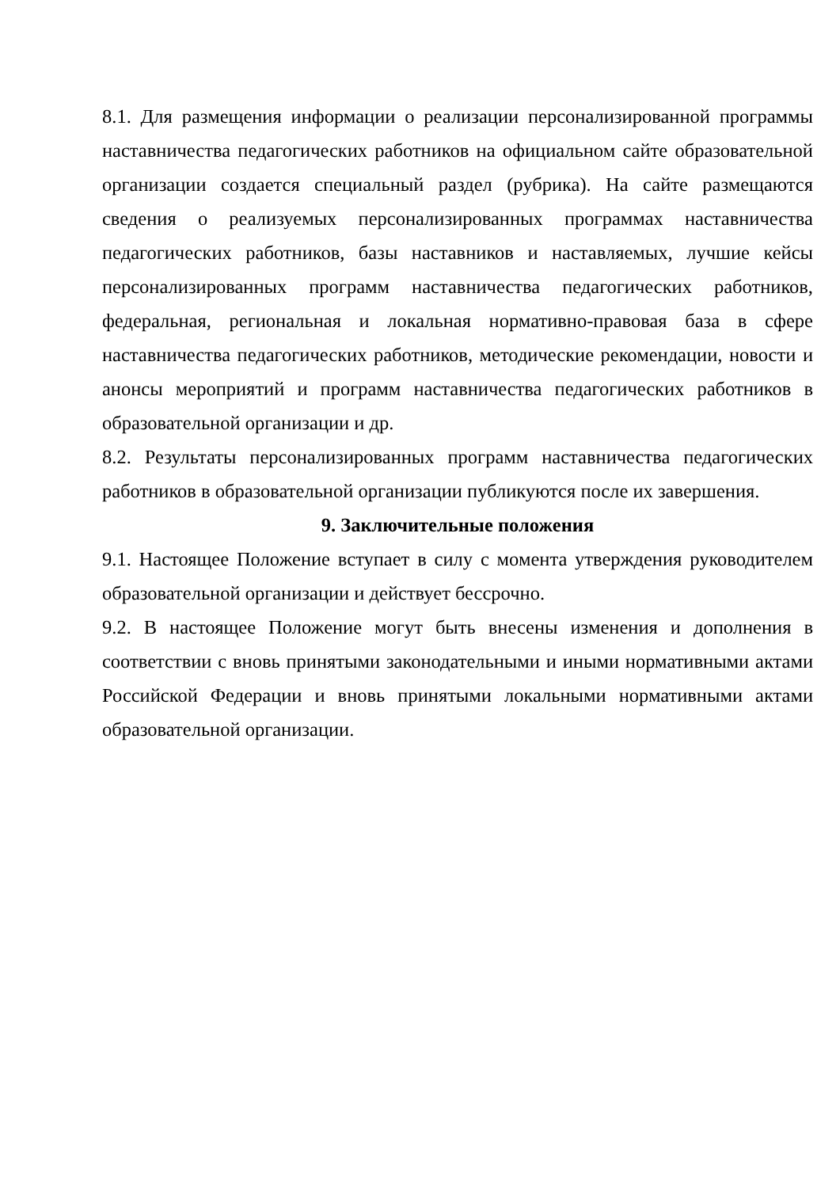8.1. Для размещения информации о реализации персонализированной программы наставничества педагогических работников на официальном сайте образовательной организации создается специальный раздел (рубрика). На сайте размещаются сведения о реализуемых персонализированных программах наставничества педагогических работников, базы наставников и наставляемых, лучшие кейсы персонализированных программ наставничества педагогических работников, федеральная, региональная и локальная нормативно-правовая база в сфере наставничества педагогических работников, методические рекомендации, новости и анонсы мероприятий и программ наставничества педагогических работников в образовательной организации и др.
8.2. Результаты персонализированных программ наставничества педагогических работников в образовательной организации публикуются после их завершения.
9. Заключительные положения
9.1. Настоящее Положение вступает в силу с момента утверждения руководителем образовательной организации и действует бессрочно.
9.2. В настоящее Положение могут быть внесены изменения и дополнения в соответствии с вновь принятыми законодательными и иными нормативными актами Российской Федерации и вновь принятыми локальными нормативными актами образовательной организации.